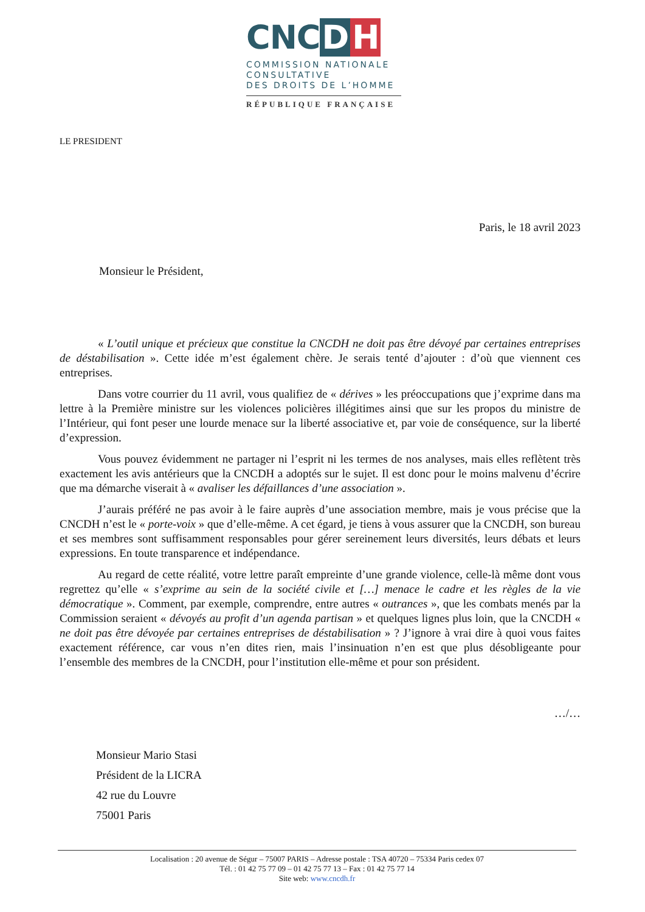CNC D H
COMMISSION NATIONALE
CONSULTATIVE
DES DROITS DE L’HOMME
RÉPUBLIQUE FRANÇAISE
LE PRESIDENT
Paris, le 18 avril 2023
Monsieur le Président,
« L’outil unique et précieux que constitue la CNCDH ne doit pas être dévoyé par certaines entreprises de déstabilisation ». Cette idée m’est également chère. Je serais tenté d’ajouter : d’où que viennent ces entreprises.
Dans votre courrier du 11 avril, vous qualifiez de « dérives » les préoccupations que j’exprime dans ma lettre à la Première ministre sur les violences policières illégitimes ainsi que sur les propos du ministre de l’Intérieur, qui font peser une lourde menace sur la liberté associative et, par voie de conséquence, sur la liberté d’expression.
Vous pouvez évidemment ne partager ni l’esprit ni les termes de nos analyses, mais elles reflètent très exactement les avis antérieurs que la CNCDH a adoptés sur le sujet. Il est donc pour le moins malvenu d’écrire que ma démarche viserait à « avaliser les défaillances d’une association ».
J’aurais préféré ne pas avoir à le faire auprès d’une association membre, mais je vous précise que la CNCDH n’est le « porte-voix » que d’elle-même. A cet égard, je tiens à vous assurer que la CNCDH, son bureau et ses membres sont suffisamment responsables pour gérer sereinement leurs diversités, leurs débats et leurs expressions. En toute transparence et indépendance.
Au regard de cette réalité, votre lettre paraît empreinte d’une grande violence, celle-là même dont vous regrettez qu’elle « s’exprime au sein de la société civile et […] menace le cadre et les règles de la vie démocratique ». Comment, par exemple, comprendre, entre autres « outrances », que les combats menés par la Commission seraient « dévoyés au profit d’un agenda partisan » et quelques lignes plus loin, que la CNCDH « ne doit pas être dévoyée par certaines entreprises de déstabilisation » ? J’ignore à vrai dire à quoi vous faites exactement référence, car vous n’en dites rien, mais l’insinuation n’en est que plus désobligeante pour l’ensemble des membres de la CNCDH, pour l’institution elle-même et pour son président.
…/…
Monsieur Mario Stasi
Président de la LICRA
42 rue du Louvre
75001 Paris
Localisation : 20 avenue de Ségur – 75007 PARIS – Adresse postale : TSA 40720 – 75334 Paris cedex 07
Tél. : 01 42 75 77 09 – 01 42 75 77 13 – Fax : 01 42 75 77 14
Site web: www.cncdh.fr